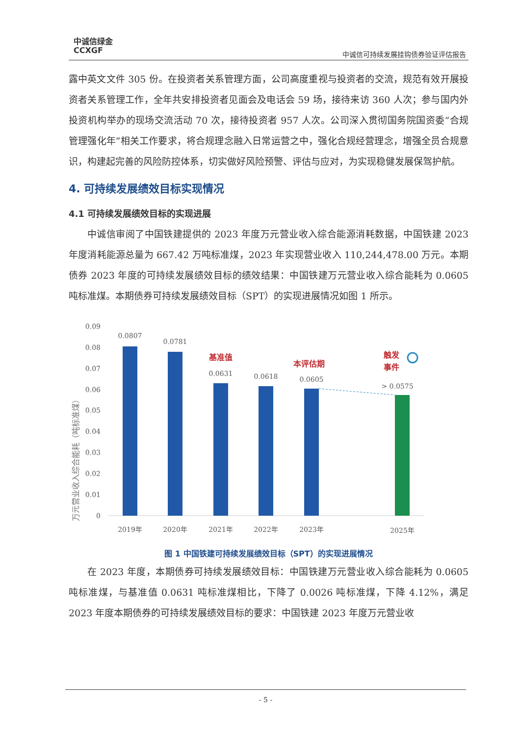中诚信绿金
CCXGF
中诚信可持续发展挂钩债券验证评估报告
露中英文文件 305 份。在投资者关系管理方面，公司高度重视与投资者的交流，规范有效开展投资者关系管理工作，全年共安排投资者见面会及电话会 59 场，接待来访 360 人次；参与国内外投资机构举办的现场交流活动 70 次，接待投资者 957 人次。公司深入贯彻国务院国资委“合规管理强化年”相关工作要求，将合规理念融入日常运营之中，强化合规经营理念，增强全员合规意识，构建起完善的风险防控体系，切实做好风险预警、评估与应对，为实现稳健发展保驾护航。
4. 可持续发展绩效目标实现情况
4.1 可持续发展绩效目标的实现进展
中诚信审阅了中国铁建提供的 2023 年度万元营业收入综合能源消耗数据，中国铁建 2023 年度消耗能源总量为 667.42 万吨标准煤，2023 年实现营业收入 110,244,478.00 万元。本期债券 2023 年度的可持续发展绩效目标的绩效结果：中国铁建万元营业收入综合能耗为 0.0605 吨标准煤。本期债券可持续发展绩效目标（SPT）的实现进展情况如图 1 所示。
万元营业收入综合能耗（吨标准煤）
0.09
0.08
0.07
0.06
0.05
0.04
0.03
0.02
0.01
0
0.0807
0.0781
0.0631
0.0618
0.0605
> 0.0575
2019年
2020年
2021年
2022年
2023年
2025年
基准值
本评估期
触发
事件
图 1 中国铁建可持续发展绩效目标（SPT）的实现进展情况
在 2023 年度，本期债券可持续发展绩效目标：中国铁建万元营业收入综合能耗为 0.0605 吨标准煤，与基准值 0.0631 吨标准煤相比，下降了 0.0026 吨标准煤，下降 4.12%，满足 2023 年度本期债券的可持续发展绩效目标的要求：中国铁建 2023 年度万元营业收
- 5 -